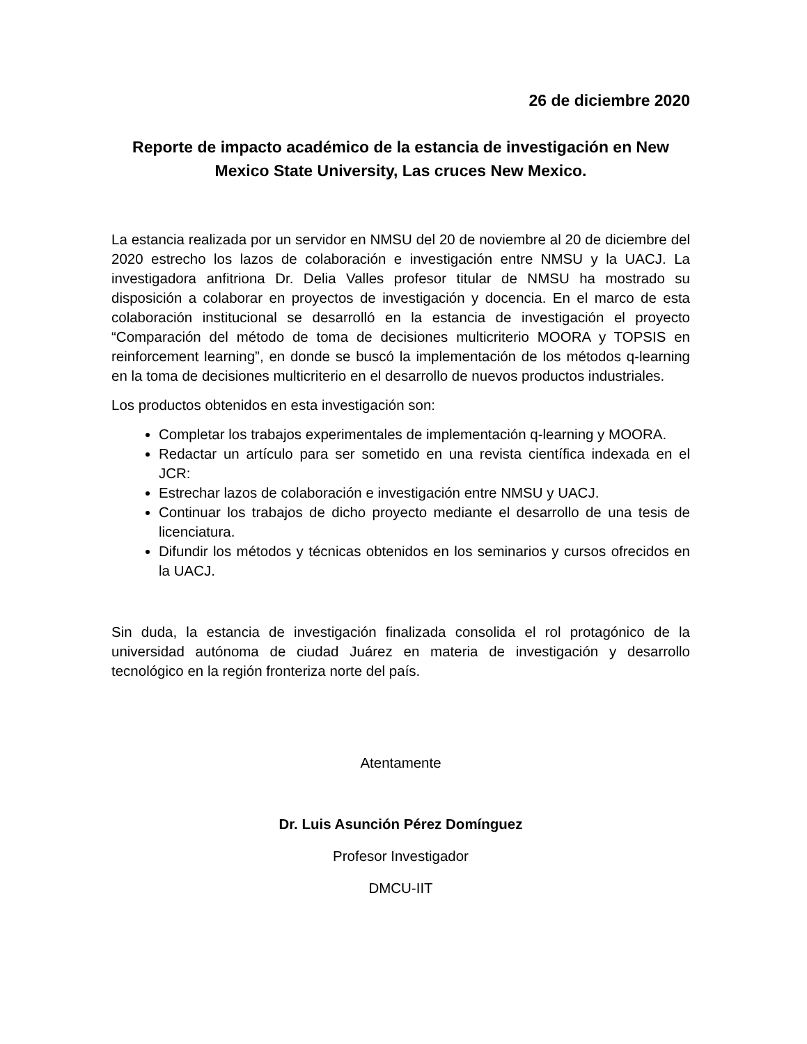26 de diciembre 2020
Reporte de impacto académico de la estancia de investigación en New Mexico State University, Las cruces New Mexico.
La estancia realizada por un servidor en NMSU del 20 de noviembre al 20 de diciembre del 2020 estrecho los lazos de colaboración e investigación entre NMSU y la UACJ. La investigadora anfitriona Dr. Delia Valles profesor titular de NMSU ha mostrado su disposición a colaborar en proyectos de investigación y docencia. En el marco de esta colaboración institucional se desarrolló en la estancia de investigación el proyecto “Comparación del método de toma de decisiones multicriterio MOORA y TOPSIS en reinforcement learning”, en donde se buscó la implementación de los métodos q-learning en la toma de decisiones multicriterio en el desarrollo de nuevos productos industriales.
Los productos obtenidos en esta investigación son:
Completar los trabajos experimentales de implementación q-learning y MOORA.
Redactar un artículo para ser sometido en una revista científica indexada en el JCR:
Estrechar lazos de colaboración e investigación entre NMSU y UACJ.
Continuar los trabajos de dicho proyecto mediante el desarrollo de una tesis de licenciatura.
Difundir los métodos y técnicas obtenidos en los seminarios y cursos ofrecidos en la UACJ.
Sin duda, la estancia de investigación finalizada consolida el rol protagónico de la universidad autónoma de ciudad Juárez en materia de investigación y desarrollo tecnológico en la región fronteriza norte del país.
Atentamente
Dr. Luis Asunción Pérez Domínguez
Profesor Investigador
DMCU-IIT